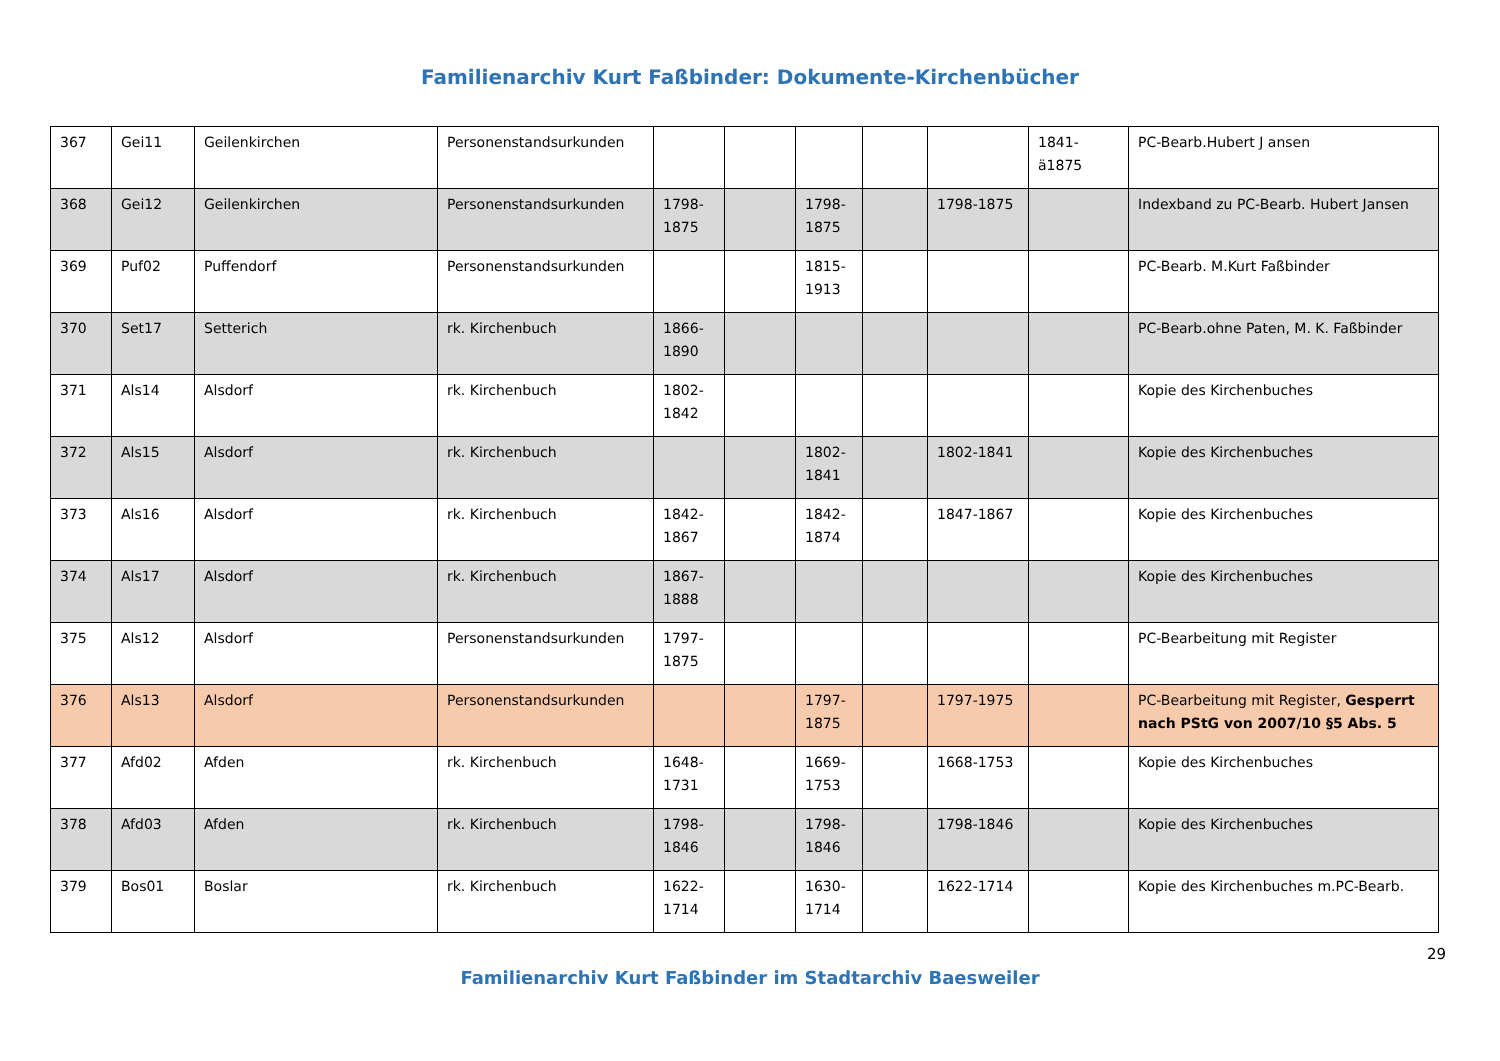Familienarchiv Kurt Faßbinder: Dokumente-Kirchenbücher
| 367 | Gei11 | Geilenkirchen | Personenstandsurkunden | | | | | | 1841-ä1875 | PC-Bearb.Hubert J ansen |
| 368 | Gei12 | Geilenkirchen | Personenstandsurkunden | 1798-1875 | | 1798-1875 | | 1798-1875 | | Indexband zu PC-Bearb. Hubert Jansen |
| 369 | Puf02 | Puffendorf | Personenstandsurkunden | | | 1815-1913 | | | | PC-Bearb. M.Kurt Faßbinder |
| 370 | Set17 | Setterich | rk. Kirchenbuch | 1866-1890 | | | | | | PC-Bearb.ohne Paten, M. K. Faßbinder |
| 371 | Als14 | Alsdorf | rk. Kirchenbuch | 1802-1842 | | | | | | Kopie des Kirchenbuches |
| 372 | Als15 | Alsdorf | rk. Kirchenbuch | | | 1802-1841 | | 1802-1841 | | Kopie des Kirchenbuches |
| 373 | Als16 | Alsdorf | rk. Kirchenbuch | 1842-1867 | | 1842-1874 | | 1847-1867 | | Kopie des Kirchenbuches |
| 374 | Als17 | Alsdorf | rk. Kirchenbuch | 1867-1888 | | | | | | Kopie des Kirchenbuches |
| 375 | Als12 | Alsdorf | Personenstandsurkunden | 1797-1875 | | | | | | PC-Bearbeitung mit Register |
| 376 | Als13 | Alsdorf | Personenstandsurkunden | | | 1797-1875 | | 1797-1975 | | PC-Bearbeitung mit Register, Gesperrt nach PStG von 2007/10 §5 Abs. 5 |
| 377 | Afd02 | Afden | rk. Kirchenbuch | 1648-1731 | | 1669-1753 | | 1668-1753 | | Kopie des Kirchenbuches |
| 378 | Afd03 | Afden | rk. Kirchenbuch | 1798-1846 | | 1798-1846 | | 1798-1846 | | Kopie des Kirchenbuches |
| 379 | Bos01 | Boslar | rk. Kirchenbuch | 1622-1714 | | 1630-1714 | | 1622-1714 | | Kopie des Kirchenbuches m.PC-Bearb. |
29
Familienarchiv Kurt Faßbinder im Stadtarchiv Baesweiler